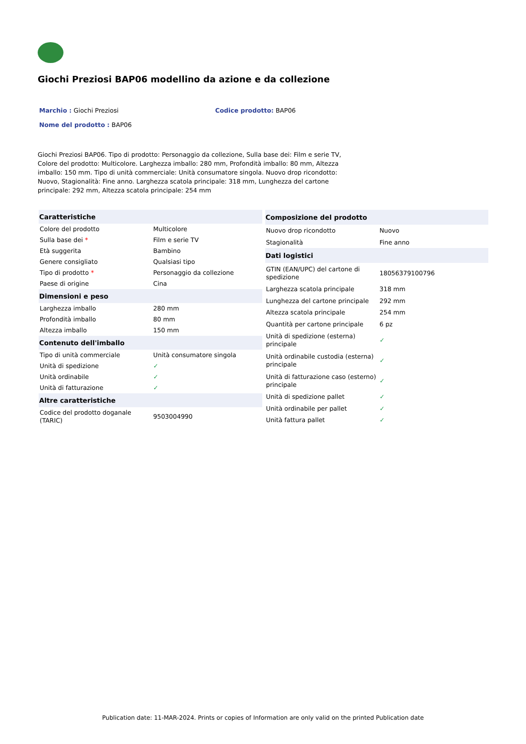Giochi Preziosi BAP06 modellino da azione e da collezione
Marchio : Giochi Preziosi Codice prodotto: BAP06
Nome del prodotto : BAP06
Giochi Preziosi BAP06. Tipo di prodotto: Personaggio da collezione, Sulla base dei: Film e serie TV, Colore del prodotto: Multicolore. Larghezza imballo: 280 mm, Profondità imballo: 80 mm, Altezza imballo: 150 mm. Tipo di unità commerciale: Unità consumatore singola. Nuovo drop ricondotto: Nuovo, Stagionalità: Fine anno. Larghezza scatola principale: 318 mm, Lunghezza del cartone principale: 292 mm, Altezza scatola principale: 254 mm
| Caratteristiche | |
| --- | --- |
| Colore del prodotto | Multicolore |
| Sulla base dei * | Film e serie TV |
| Età suggerita | Bambino |
| Genere consigliato | Qualsiasi tipo |
| Tipo di prodotto * | Personaggio da collezione |
| Paese di origine | Cina |
| Dimensioni e peso | |
| Larghezza imballo | 280 mm |
| Profondità imballo | 80 mm |
| Altezza imballo | 150 mm |
| Contenuto dell'imballo | |
| Tipo di unità commerciale | Unità consumatore singola |
| Unità di spedizione | ✓ |
| Unità ordinabile | ✓ |
| Unità di fatturazione | ✓ |
| Altre caratteristiche | |
| Codice del prodotto doganale (TARIC) | 9503004990 |
| Composizione del prodotto | |
| --- | --- |
| Nuovo drop ricondotto | Nuovo |
| Stagionalità | Fine anno |
| Dati logistici | |
| GTIN (EAN/UPC) del cartone di spedizione | 18056379100796 |
| Larghezza scatola principale | 318 mm |
| Lunghezza del cartone principale | 292 mm |
| Altezza scatola principale | 254 mm |
| Quantità per cartone principale | 6 pz |
| Unità di spedizione (esterna) principale | ✓ |
| Unità ordinabile custodia (esterna) principale | ✓ |
| Unità di fatturazione caso (esterno) principale | ✓ |
| Unità di spedizione pallet | ✓ |
| Unità ordinabile per pallet | ✓ |
| Unità fattura pallet | ✓ |
Publication date: 11-MAR-2024. Prints or copies of Information are only valid on the printed Publication date